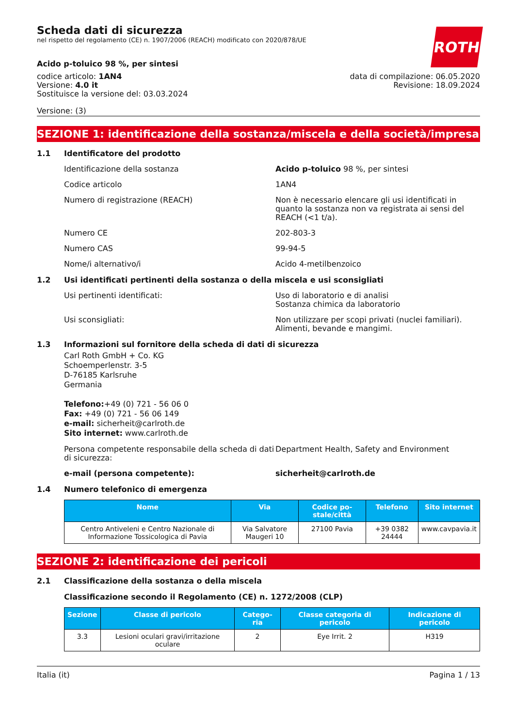ROTH
Scheda dati di sicurezza
nel rispetto del regolamento (CE) n. 1907/2006 (REACH) modificato con 2020/878/UE
Acido p-toluico 98 %, per sintesi
codice articolo: 1AN4
Versione: 4.0 it
Sostituisce la versione del: 03.03.2024
data di compilazione: 06.05.2020
Revisione: 18.09.2024
Versione: (3)
SEZIONE 1: identificazione della sostanza/miscela e della società/impresa
1.1 Identificatore del prodotto
Identificazione della sostanza Acido p-toluico 98 %, per sintesi
Codice articolo 1AN4
Numero di registrazione (REACH) Non è necessario elencare gli usi identificati in quanto la sostanza non va registrata ai sensi del REACH (<1 t/a).
Numero CE 202-803-3
Numero CAS 99-94-5
Nome/i alternativo/i Acido 4-metilbenzoico
1.2 Usi identificati pertinenti della sostanza o della miscela e usi sconsigliati
Usi pertinenti identificati: Uso di laboratorio e di analisi
Sostanza chimica da laboratorio
Usi sconsigliati: Non utilizzare per scopi privati (nuclei familiari).
Alimenti, bevande e mangimi.
1.3 Informazioni sul fornitore della scheda di dati di sicurezza
Carl Roth GmbH + Co. KG
Schoemperlenstr. 3-5
D-76185 Karlsruhe
Germania
Telefono:+49 (0) 721 - 56 06 0
Fax: +49 (0) 721 - 56 06 149
e-mail: sicherheit@carlroth.de
Sito internet: www.carlroth.de
Persona competente responsabile della scheda di dati di sicurezza:
Department Health, Safety and Environment
e-mail (persona competente): sicherheit@carlroth.de
1.4 Numero telefonico di emergenza
| Nome | Via | Codice po-stale/città | Telefono | Sito internet |
| --- | --- | --- | --- | --- |
| Centro Antiveleni e Centro Nazionale di Informazione Tossicologica di Pavia | Via Salvatore Maugeri 10 | 27100 Pavia | +39 0382 24444 | www.cavpavia.it |
SEZIONE 2: identificazione dei pericoli
2.1 Classificazione della sostanza o della miscela
Classificazione secondo il Regolamento (CE) n. 1272/2008 (CLP)
| Sezione | Classe di pericolo | Catego-ria | Classe categoria di pericolo | Indicazione di pericolo |
| --- | --- | --- | --- | --- |
| 3.3 | Lesioni oculari gravi/irritazione oculare | 2 | Eye Irrit. 2 | H319 |
Italia (it) Pagina 1 / 13